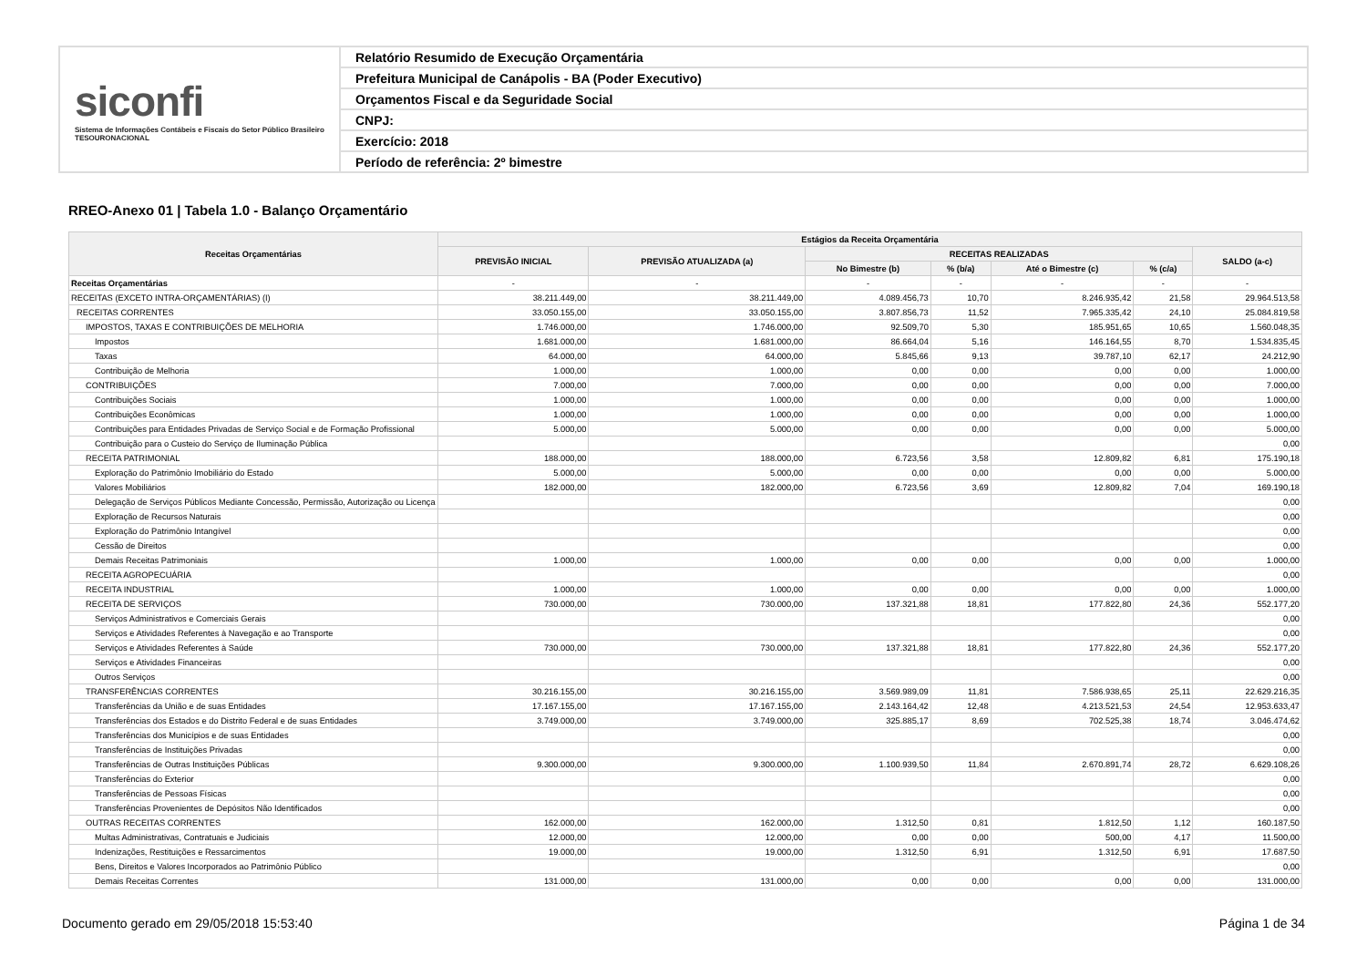siconfi
Sistema de Informações Contábeis e Fiscais do Setor Público Brasileiro
TESOURONACIONAL
Relatório Resumido de Execução Orçamentária
Prefeitura Municipal de Canápolis - BA (Poder Executivo)
Orçamentos Fiscal e da Seguridade Social
CNPJ:
Exercício: 2018
Período de referência: 2º bimestre
RREO-Anexo 01 | Tabela 1.0 - Balanço Orçamentário
| Receitas Orçamentárias | Estágios da Receita Orçamentária | | | | | | |
| --- | --- | --- | --- | --- | --- | --- | --- |
| | PREVISÃO INICIAL | PREVISÃO ATUALIZADA (a) | RECEITAS REALIZADAS | | | | SALDO (a-c) |
| | | | No Bimestre (b) | % (b/a) | Até o Bimestre (c) | % (c/a) | |
| Receitas Orçamentárias | - | - | - | - | - | - | - |
| RECEITAS (EXCETO INTRA-ORÇAMENTÁRIAS) (I) | 38.211.449,00 | 38.211.449,00 | 4.089.456,73 | 10,70 | 8.246.935,42 | 21,58 | 29.964.513,58 |
| RECEITAS CORRENTES | 33.050.155,00 | 33.050.155,00 | 3.807.856,73 | 11,52 | 7.965.335,42 | 24,10 | 25.084.819,58 |
| IMPOSTOS, TAXAS E CONTRIBUIÇÕES DE MELHORIA | 1.746.000,00 | 1.746.000,00 | 92.509,70 | 5,30 | 185.951,65 | 10,65 | 1.560.048,35 |
| Impostos | 1.681.000,00 | 1.681.000,00 | 86.664,04 | 5,16 | 146.164,55 | 8,70 | 1.534.835,45 |
| Taxas | 64.000,00 | 64.000,00 | 5.845,66 | 9,13 | 39.787,10 | 62,17 | 24.212,90 |
| Contribuição de Melhoria | 1.000,00 | 1.000,00 | 0,00 | 0,00 | 0,00 | 0,00 | 1.000,00 |
| CONTRIBUIÇÕES | 7.000,00 | 7.000,00 | 0,00 | 0,00 | 0,00 | 0,00 | 7.000,00 |
| Contribuições Sociais | 1.000,00 | 1.000,00 | 0,00 | 0,00 | 0,00 | 0,00 | 1.000,00 |
| Contribuições Econômicas | 1.000,00 | 1.000,00 | 0,00 | 0,00 | 0,00 | 0,00 | 1.000,00 |
| Contribuições para Entidades Privadas de Serviço Social e de Formação Profissional | 5.000,00 | 5.000,00 | 0,00 | 0,00 | 0,00 | 0,00 | 5.000,00 |
| Contribuição para o Custeio do Serviço de Iluminação Pública | | | | | | | 0,00 |
| RECEITA PATRIMONIAL | 188.000,00 | 188.000,00 | 6.723,56 | 3,58 | 12.809,82 | 6,81 | 175.190,18 |
| Exploração do Patrimônio Imobiliário do Estado | 5.000,00 | 5.000,00 | 0,00 | 0,00 | 0,00 | 0,00 | 5.000,00 |
| Valores Mobiliários | 182.000,00 | 182.000,00 | 6.723,56 | 3,69 | 12.809,82 | 7,04 | 169.190,18 |
| Delegação de Serviços Públicos Mediante Concessão, Permissão, Autorização ou Licença | | | | | | | 0,00 |
| Exploração de Recursos Naturais | | | | | | | 0,00 |
| Exploração do Patrimônio Intangível | | | | | | | 0,00 |
| Cessão de Direitos | | | | | | | 0,00 |
| Demais Receitas Patrimoniais | 1.000,00 | 1.000,00 | 0,00 | 0,00 | 0,00 | 0,00 | 1.000,00 |
| RECEITA AGROPECUÁRIA | | | | | | | 0,00 |
| RECEITA INDUSTRIAL | 1.000,00 | 1.000,00 | 0,00 | 0,00 | 0,00 | 0,00 | 1.000,00 |
| RECEITA DE SERVIÇOS | 730.000,00 | 730.000,00 | 137.321,88 | 18,81 | 177.822,80 | 24,36 | 552.177,20 |
| Serviços Administrativos e Comerciais Gerais | | | | | | | 0,00 |
| Serviços e Atividades Referentes à Navegação e ao Transporte | | | | | | | 0,00 |
| Serviços e Atividades Referentes à Saúde | 730.000,00 | 730.000,00 | 137.321,88 | 18,81 | 177.822,80 | 24,36 | 552.177,20 |
| Serviços e Atividades Financeiras | | | | | | | 0,00 |
| Outros Serviços | | | | | | | 0,00 |
| TRANSFERÊNCIAS CORRENTES | 30.216.155,00 | 30.216.155,00 | 3.569.989,09 | 11,81 | 7.586.938,65 | 25,11 | 22.629.216,35 |
| Transferências da União e de suas Entidades | 17.167.155,00 | 17.167.155,00 | 2.143.164,42 | 12,48 | 4.213.521,53 | 24,54 | 12.953.633,47 |
| Transferências dos Estados e do Distrito Federal e de suas Entidades | 3.749.000,00 | 3.749.000,00 | 325.885,17 | 8,69 | 702.525,38 | 18,74 | 3.046.474,62 |
| Transferências dos Municípios e de suas Entidades | | | | | | | 0,00 |
| Transferências de Instituições Privadas | | | | | | | 0,00 |
| Transferências de Outras Instituições Públicas | 9.300.000,00 | 9.300.000,00 | 1.100.939,50 | 11,84 | 2.670.891,74 | 28,72 | 6.629.108,26 |
| Transferências do Exterior | | | | | | | 0,00 |
| Transferências de Pessoas Físicas | | | | | | | 0,00 |
| Transferências Provenientes de Depósitos Não Identificados | | | | | | | 0,00 |
| OUTRAS RECEITAS CORRENTES | 162.000,00 | 162.000,00 | 1.312,50 | 0,81 | 1.812,50 | 1,12 | 160.187,50 |
| Multas Administrativas, Contratuais e Judiciais | 12.000,00 | 12.000,00 | 0,00 | 0,00 | 500,00 | 4,17 | 11.500,00 |
| Indenizações, Restituições e Ressarcimentos | 19.000,00 | 19.000,00 | 1.312,50 | 6,91 | 1.312,50 | 6,91 | 17.687,50 |
| Bens, Direitos e Valores Incorporados ao Patrimônio Público | | | | | | | 0,00 |
| Demais Receitas Correntes | 131.000,00 | 131.000,00 | 0,00 | 0,00 | 0,00 | 0,00 | 131.000,00 |
Documento gerado em 29/05/2018 15:53:40 Página 1 de 34